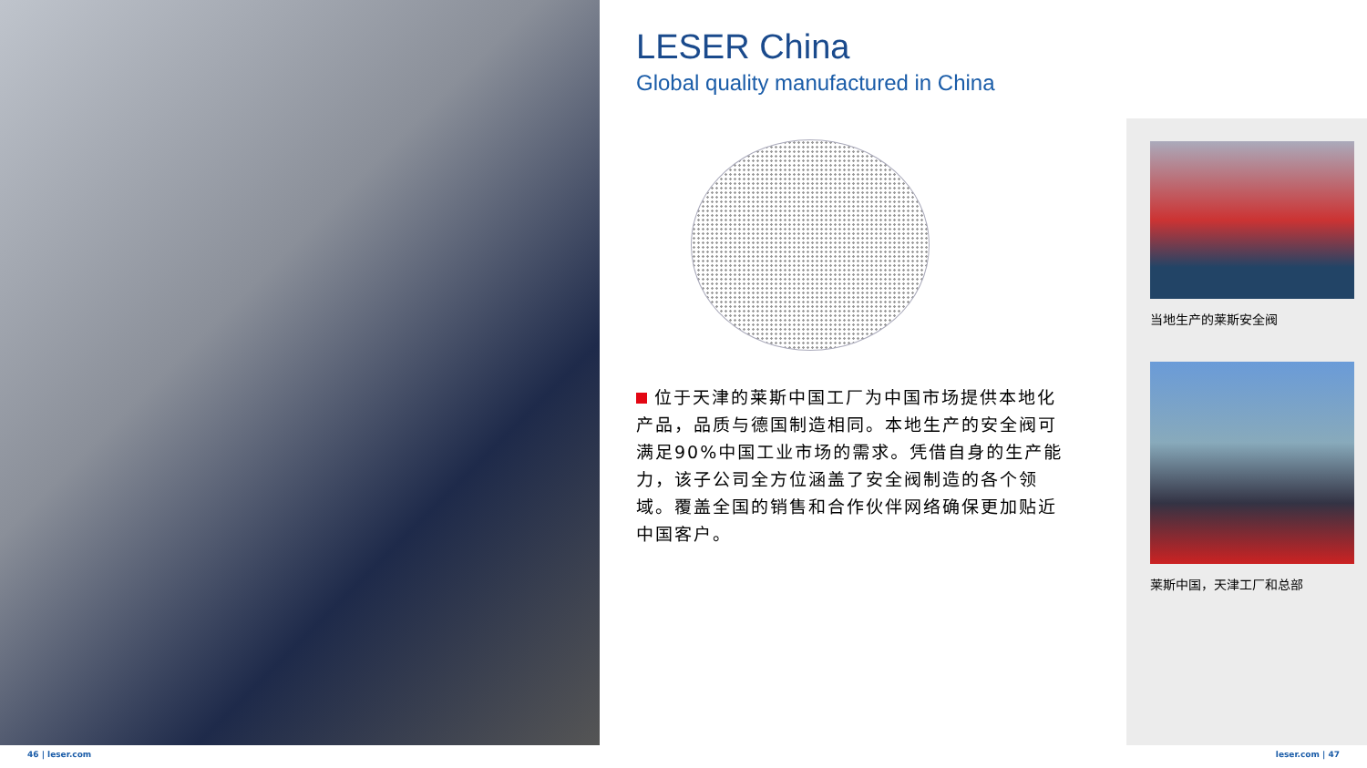LESER China
Global quality manufactured in China
位于天津的莱斯中国工厂为中国市场提供本地化产品，品质与德国制造相同。本地生产的安全阀可满足90%中国工业市场的需求。凭借自身的生产能力，该子公司全方位涵盖了安全阀制造的各个领域。覆盖全国的销售和合作伙伴网络确保更加贴近中国客户。
当地生产的莱斯安全阀
莱斯中国，天津工厂和总部
46 | leser.com leser.com | 47